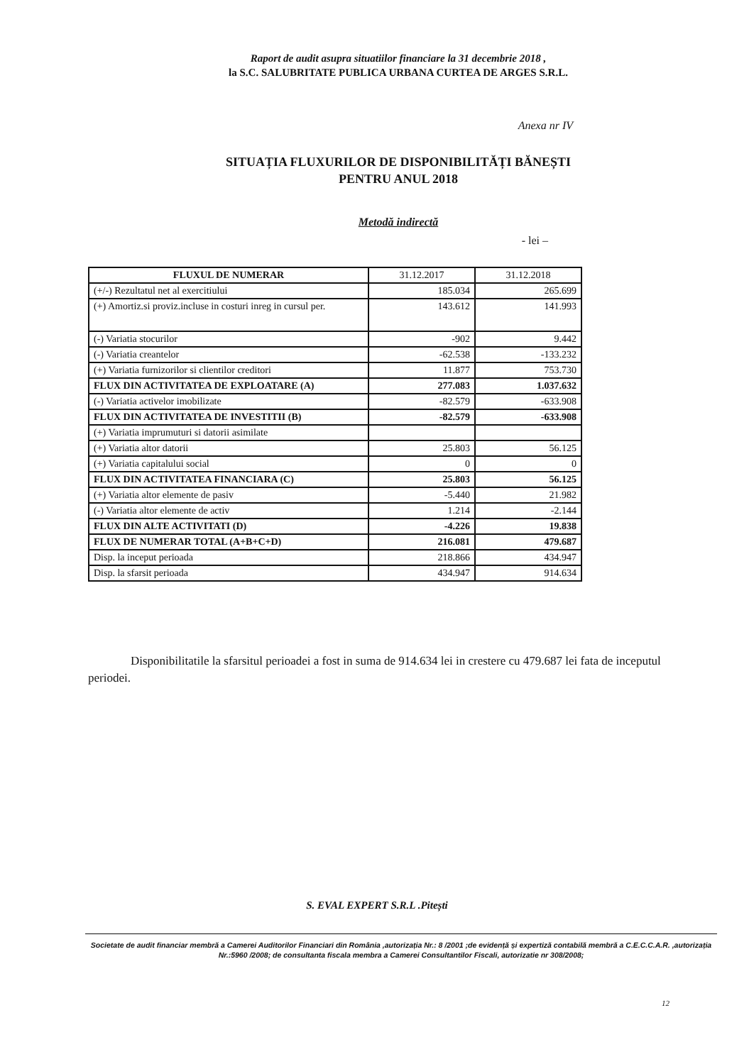Raport de audit asupra situatiilor financiare la 31 decembrie 2018 ,
la S.C. SALUBRITATE PUBLICA URBANA CURTEA DE ARGES S.R.L.
Anexa nr IV
SITUAȚIA FLUXURILOR DE DISPONIBILITĂȚI BĂNEȘTI
PENTRU ANUL 2018
Metodă indirectă
- lei –
| FLUXUL DE NUMERAR | 31.12.2017 | 31.12.2018 |
| --- | --- | --- |
| (+/-) Rezultatul net al exercitiului | 185.034 | 265.699 |
| (+) Amortiz.si proviz.incluse in costuri inreg in cursul per. | 143.612 | 141.993 |
| (-) Variatia stocurilor | -902 | 9.442 |
| (-) Variatia creantelor | -62.538 | -133.232 |
| (+) Variatia furnizorilor si clientilor creditori | 11.877 | 753.730 |
| FLUX DIN ACTIVITATEA DE EXPLOATARE (A) | 277.083 | 1.037.632 |
| (-) Variatia activelor imobilizate | -82.579 | -633.908 |
| FLUX DIN ACTIVITATEA DE INVESTITII (B) | -82.579 | -633.908 |
| (+) Variatia imprumuturi si datorii asimilate | | |
| (+) Variatia altor datorii | 25.803 | 56.125 |
| (+) Variatia capitalului social | 0 | 0 |
| FLUX DIN ACTIVITATEA FINANCIARA (C) | 25.803 | 56.125 |
| (+) Variatia altor elemente de pasiv | -5.440 | 21.982 |
| (-) Variatia altor elemente de activ | 1.214 | -2.144 |
| FLUX DIN ALTE ACTIVITATI (D) | -4.226 | 19.838 |
| FLUX DE NUMERAR TOTAL (A+B+C+D) | 216.081 | 479.687 |
| Disp. la inceput perioada | 218.866 | 434.947 |
| Disp. la sfarsit perioada | 434.947 | 914.634 |
Disponibilitatile la sfarsitul perioadei a fost in suma de 914.634 lei in crestere cu 479.687 lei fata de inceputul periodei.
S. EVAL EXPERT S.R.L .Pitești
Societate de audit financiar membră a Camerei Auditorilor Financiari din România ,autorizația Nr.: 8 /2001 ;de evidență și expertiză contabilă membră a C.E.C.C.A.R. ,autorizația Nr.:5960 /2008; de consultanta fiscala membra a Camerei Consultantilor Fiscali, autorizatie nr 308/2008;
12